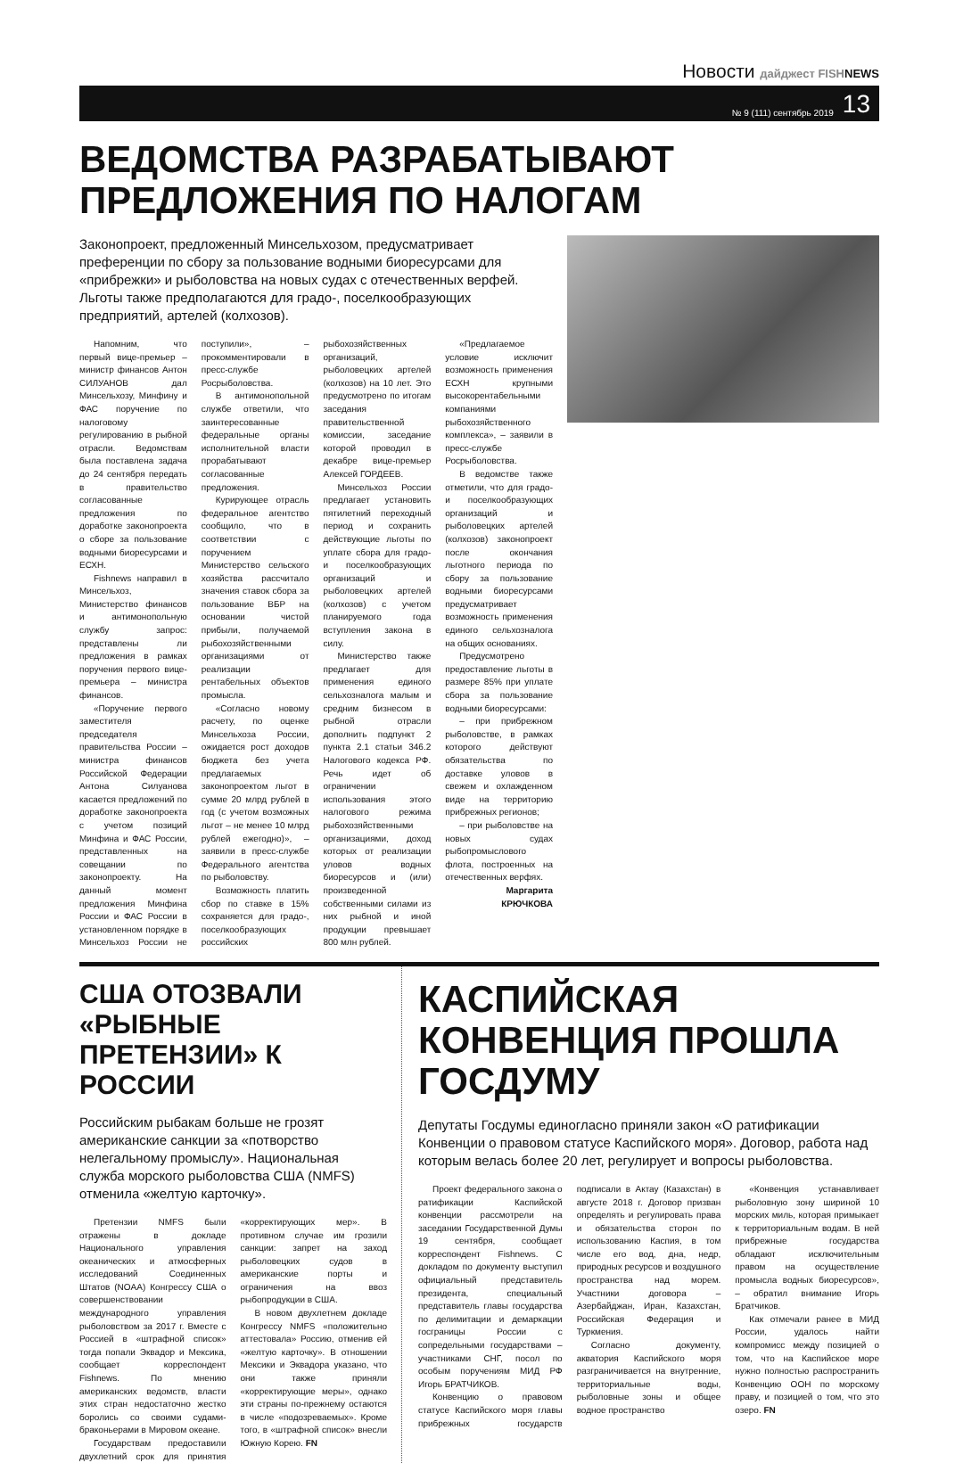Новости дайджест FISH NEWS
№ 9 (111) сентябрь 2019 13
ВЕДОМСТВА РАЗРАБАТЫВАЮТ
ПРЕДЛОЖЕНИЯ ПО НАЛОГАМ
Законопроект, предложенный Минсельхозом, предусматривает преференции по сбору за пользование водными биоресурсами для «прибрежки» и рыболовства на новых судах с отечественных верфей. Льготы также предполагаются для градо-, поселкообразующих предприятий, артелей (колхозов).
Напомним, что первый вице-премьер – министр финансов Антон СИЛУАНОВ дал Минсельхозу, Минфину и ФАС поручение по налоговому регулированию в рыбной отрасли. Ведомствам была поставлена задача до 24 сентября передать в правительство согласованные предложения по доработке законопроекта о сборе за пользование водными биоресурсами и ЕСХН.
Fishnews направил в Минсельхоз, Министерство финансов и антимонопольную службу запрос: представлены ли предложения в рамках поручения первого вице-премьера – министра финансов.
«Поручение первого заместителя председателя правительства России – министра финансов Российской Федерации Антона Силуанова касается предложений по доработке законопроекта с учетом позиций Минфина и ФАС России, представленных на совещании по законопроекту. На данный момент предложения Минфина России и ФАС России в установленном порядке в Минсельхоз России не поступили», – прокомментировали в пресс-службе Росрыболовства.
В антимонопольной службе ответили, что заинтересованные федеральные органы исполнительной власти прорабатывают согласованные предложения.
Курирующее отрасль федеральное агентство сообщило, что в соответствии с поручением Министерство сельского хозяйства рассчитало значения ставок сбора за пользование ВБР на основании чистой прибыли, получаемой рыбохозяйственными организациями от реализации рентабельных объектов промысла.
«Согласно новому расчету, по оценке Минсельхоза России, ожидается рост доходов бюджета без учета предлагаемых законопроектом льгот в сумме 20 млрд рублей в год (с учетом возможных льгот – не менее 10 млрд рублей ежегодно)», – заявили в пресс-службе Федерального агентства по рыболовству.
Возможность платить сбор по ставке в 15% сохраняется для градо-, поселкообразующих российских рыбохозяйственных организаций, рыболовецких артелей (колхозов) на 10 лет. Это предусмотрено по итогам заседания правительственной комиссии, заседание которой проводил в декабре вице-премьер Алексей ГОРДЕЕВ.
Минсельхоз России предлагает установить пятилетний переходный период и сохранить действующие льготы по уплате сбора для градо- и поселкообразующих организаций и рыболовецких артелей (колхозов) с учетом планируемого года вступления закона в силу.
Министерство также предлагает для применения единого сельхозналога малым и средним бизнесом в рыбной отрасли дополнить подпункт 2 пункта 2.1 статьи 346.2 Налогового кодекса РФ. Речь идет об ограничении использования этого налогового режима рыбохозяйственными организациями, доход которых от реализации уловов водных биоресурсов и (или) произведенной собственными силами из них рыбной и иной продукции превышает 800 млн рублей.
«Предлагаемое условие исключит возможность применения ЕСХН крупными высокорентабельными компаниями рыбохозяйственного комплекса», – заявили в пресс-службе Росрыболовства.
В ведомстве также отметили, что для градо- и поселкообразующих организаций и рыболовецких артелей (колхозов) законопроект после окончания льготного периода по сбору за пользование водными биоресурсами предусматривает возможность применения единого сельхозналога на общих основаниях.
Предусмотрено предоставление льготы в размере 85% при уплате сбора за пользование водными биоресурсами:
– при прибрежном рыболовстве, в рамках которого действуют обязательства по доставке уловов в свежем и охлажденном виде на территорию прибрежных регионов;
– при рыболовстве на новых судах рыбопромыслового флота, построенных на отечественных верфях.
Маргарита КРЮЧКОВА
США ОТОЗВАЛИ «РЫБНЫЕ ПРЕТЕНЗИИ» К РОССИИ
Российским рыбакам больше не грозят американские санкции за «потворство нелегальному промыслу». Национальная служба морского рыболовства США (NMFS) отменила «желтую карточку».
Претензии NMFS были отражены в докладе Национального управления океанических и атмосферных исследований Соединенных Штатов (NOAA) Конгрессу США о совершенствовании международного управления рыболовством за 2017 г. Вместе с Россией в «штрафной список» тогда попали Эквадор и Мексика, сообщает корреспондент Fishnews. По мнению американских ведомств, власти этих стран недостаточно жестко боролись со своими судами-браконьерами в Мировом океане.
Государствам предоставили двухлетний срок для принятия «корректирующих мер». В противном случае им грозили санкции: запрет на заход рыболовецких судов в американские порты и ограничения на ввоз рыбопродукции в США.
В новом двухлетнем докладе Конгрессу NMFS «положительно аттестовала» Россию, отменив ей «желтую карточку». В отношении Мексики и Эквадора указано, что они также приняли «корректирующие меры», однако эти страны по-прежнему остаются в числе «подозреваемых». Кроме того, в «штрафной список» внесли Южную Корею. FN
КАСПИЙСКАЯ КОНВЕНЦИЯ ПРОШЛА ГОСДУМУ
Депутаты Госдумы единогласно приняли закон «О ратификации Конвенции о правовом статусе Каспийского моря». Договор, работа над которым велась более 20 лет, регулирует и вопросы рыболовства.
Проект федерального закона о ратификации Каспийской конвенции рассмотрели на заседании Государственной Думы 19 сентября, сообщает корреспондент Fishnews. С докладом по документу выступил официальный представитель президента, специальный представитель главы государства по делимитации и демаркации госграницы России с сопредельными государствами – участниками СНГ, посол по особым поручениям МИД РФ Игорь БРАТЧИКОВ.
Конвенцию о правовом статусе Каспийского моря главы прибрежных государств подписали в Актау (Казахстан) в августе 2018 г. Договор призван определять и регулировать права и обязательства сторон по использованию Каспия, в том числе его вод, дна, недр, природных ресурсов и воздушного пространства над морем. Участники договора – Азербайджан, Иран, Казахстан, Российская Федерация и Туркмения.
Согласно документу, акватория Каспийского моря разграничивается на внутренние, территориальные воды, рыболовные зоны и общее водное пространство
«Конвенция устанавливает рыболовную зону шириной 10 морских миль, которая примыкает к территориальным водам. В ней прибрежные государства обладают исключительным правом на осуществление промысла водных биоресурсов», – обратил внимание Игорь Братчиков.
Как отмечали ранее в МИД России, удалось найти компромисс между позицией о том, что на Каспийское море нужно полностью распространить Конвенцию ООН по морскому праву, и позицией о том, что это озеро. FN